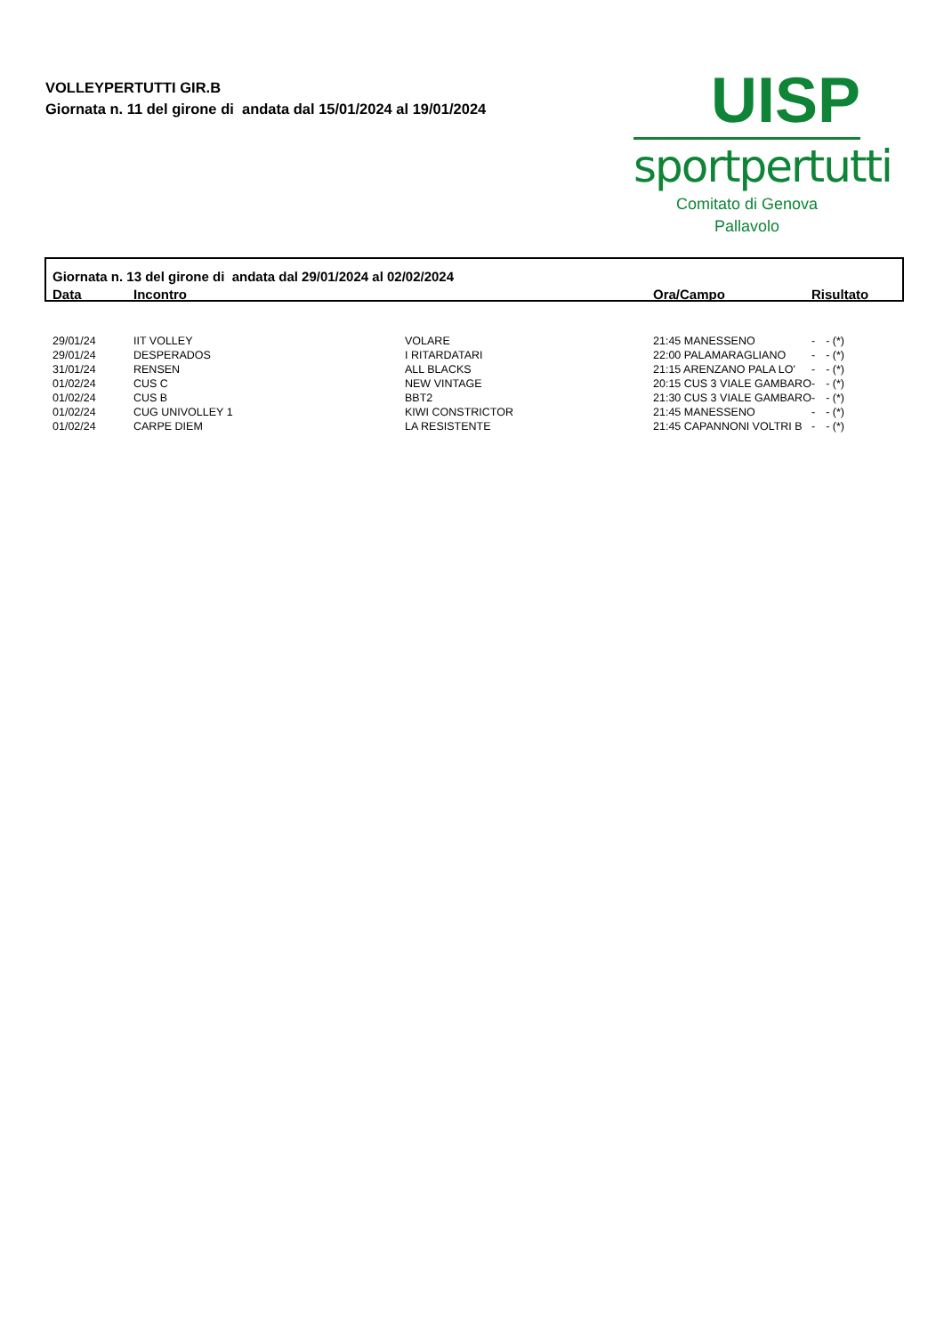VOLLEYPERTUTTI GIR.B
Giornata n. 11 del girone di andata dal 15/01/2024 al 19/01/2024
UISP
sportpertutti
Comitato di Genova
Pallavolo
| Giornata n. 13 del girone di andata dal 29/01/2024 al 02/02/2024 | | | | | |
| Data | Incontro | | Ora/Campo | Risultato | |
| 29/01/24 | IIT VOLLEY | VOLARE | 21:45 MANESSENO | - | - (*) |
| 29/01/24 | DESPERADOS | I RITARDATARI | 22:00 PALAMARAGLIANO | - | - (*) |
| 31/01/24 | RENSEN | ALL BLACKS | 21:15 ARENZANO PALA LO' | - | - (*) |
| 01/02/24 | CUS C | NEW VINTAGE | 20:15 CUS 3 VIALE GAMBARO | - | - (*) |
| 01/02/24 | CUS B | BBT2 | 21:30 CUS 3 VIALE GAMBARO | - | - (*) |
| 01/02/24 | CUG UNIVOLLEY 1 | KIWI CONSTRICTOR | 21:45 MANESSENO | - | - (*) |
| 01/02/24 | CARPE DIEM | LA RESISTENTE | 21:45 CAPANNONI VOLTRI B | - | - (*) |